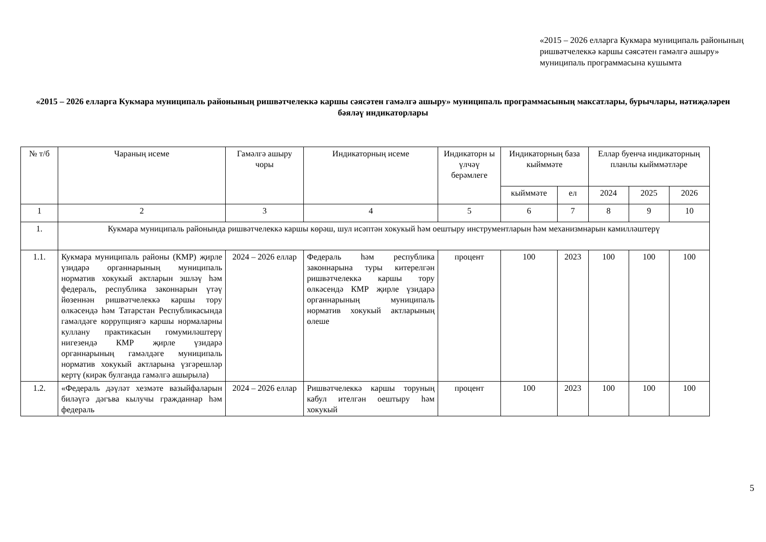«2015 – 2026 елларга Кукмара муниципаль районының ришвәтчелеккә каршы сәясәтен гамәлгә ашыру» муниципаль программасына кушымта
«2015 – 2026 елларга Кукмара муниципаль районының ришвәтчелеккә каршы сәясәтен гамәлгә ашыру» муниципаль программасының максатлары, бурычлары, нәтиҗәләрен бәяләү индикаторлары
| № т/б | Чараның исеме | Гамәлгә ашыру чоры | Индикаторның исеме | Индикаторн ы үлчәү берәмлеге | Индикаторның база кыйммәте | | Еллар буенча индикаторның планлы кыйммәтләре | | |
| --- | --- | --- | --- | --- | --- | --- | --- | --- | --- |
| | | | | | кыйммәте | ел | 2024 | 2025 | 2026 |
| 1 | 2 | 3 | 4 | 5 | 6 | 7 | 8 | 9 | 10 |
| 1. | Кукмара муниципаль районында ришвәтчелеккә каршы көрәш, шул исәптән хокукый һәм оештыру инструментларын һәм механизмнарын камилләштерү | | | | | | | | |
| 1.1. | Кукмара муниципаль районы (КМР) җирле үзидарә органнарының муниципаль норматив хокукый актларын эшләү һәм федераль, республика законнарын үтәү йөзеннән ришвәтчелеккә каршы тору өлкәсендә һәм Татарстан Республикасында гамәлдәге коррупциягә каршы нормаларны куллану практикасын гомумиләштерү нигезендә КМР җирле үзидарә органнарының гамәлдәге муниципаль норматив хокукый актларына үзгәрешләр кертү (кирәк булганда гамәлгә ашырыла) | 2024 – 2026 еллар | Федераль һәм республика законнарына туры китерелгән ришвәтчелеккә каршы тору өлкәсендә КМР җирле үзидарә органнарының муниципаль норматив хокукый актларының өлеше | процент | 100 | 2023 | 100 | 100 | 100 |
| 1.2. | «Федераль дәүләт хезмәте вазыйфаларын биләүгә дәгъва кылучы гражданнар һәм федераль | 2024 – 2026 еллар | Ришвәтчелеккә каршы торуның кабул ителгән оештыру һәм хокукый | процент | 100 | 2023 | 100 | 100 | 100 |
5